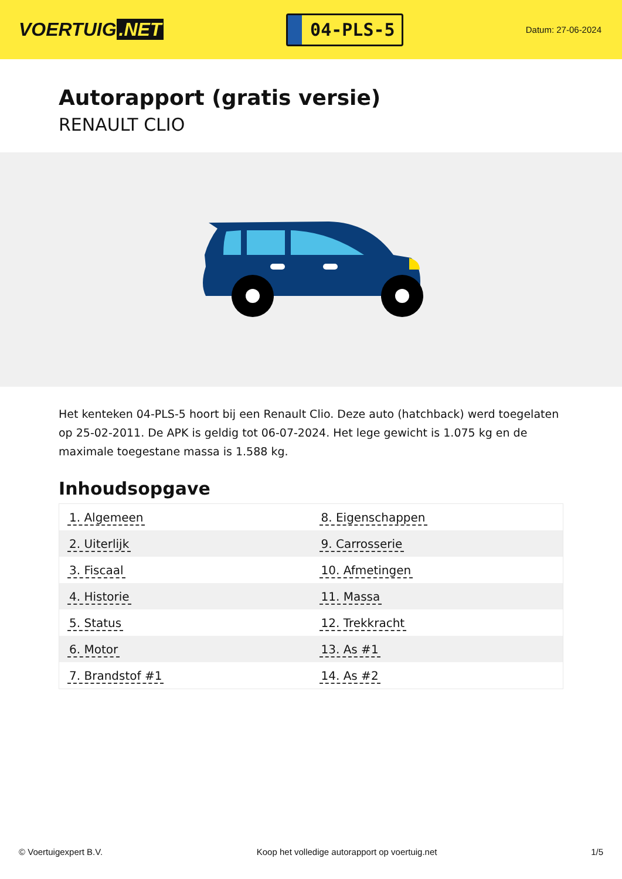VOERTUIG.NET
04-PLS-5
Datum: 27-06-2024
Autorapport (gratis versie)
RENAULT CLIO
Het kenteken 04-PLS-5 hoort bij een Renault Clio. Deze auto (hatchback) werd toegelaten op 25-02-2011. De APK is geldig tot 06-07-2024. Het lege gewicht is 1.075 kg en de maximale toegestane massa is 1.588 kg.
Inhoudsopgave
| 1. Algemeen | 8. Eigenschappen |
| 2. Uiterlijk | 9. Carrosserie |
| 3. Fiscaal | 10. Afmetingen |
| 4. Historie | 11. Massa |
| 5. Status | 12. Trekkracht |
| 6. Motor | 13. As #1 |
| 7. Brandstof #1 | 14. As #2 |
© Voertuigexpert B.V. Koop het volledige autorapport op voertuig.net 1/5